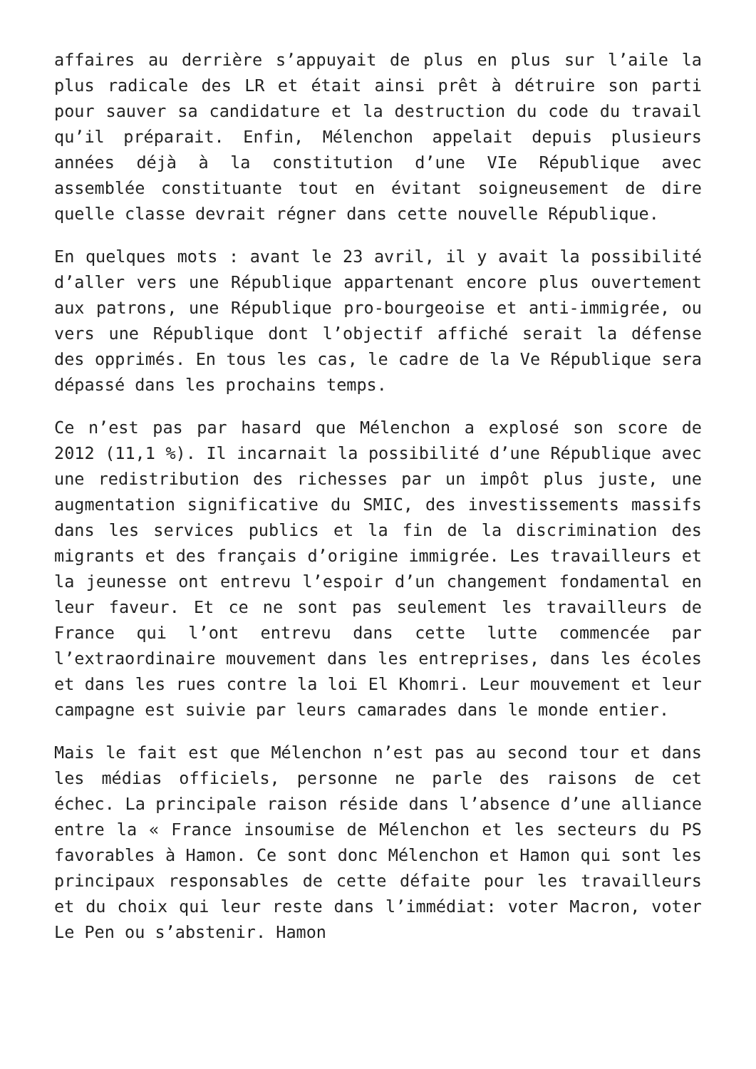affaires au derrière s’appuyait de plus en plus sur l’aile la plus radicale des LR et était ainsi prêt à détruire son parti pour sauver sa candidature et la destruction du code du travail qu’il préparait. Enfin, Mélenchon appelait depuis plusieurs années déjà à la constitution d’une VIe République avec assemblée constituante tout en évitant soigneusement de dire quelle classe devrait régner dans cette nouvelle République.
En quelques mots : avant le 23 avril, il y avait la possibilité d’aller vers une République appartenant encore plus ouvertement aux patrons, une République pro-bourgeoise et anti-immigrée, ou vers une République dont l’objectif affiché serait la défense des opprimés. En tous les cas, le cadre de la Ve République sera dépassé dans les prochains temps.
Ce n’est pas par hasard que Mélenchon a explosé son score de 2012 (11,1 %). Il incarnait la possibilité d’une République avec une redistribution des richesses par un impôt plus juste, une augmentation significative du SMIC, des investissements massifs dans les services publics et la fin de la discrimination des migrants et des français d’origine immigrée. Les travailleurs et la jeunesse ont entrevu l’espoir d’un changement fondamental en leur faveur. Et ce ne sont pas seulement les travailleurs de France qui l’ont entrevu dans cette lutte commencée par l’extraordinaire mouvement dans les entreprises, dans les écoles et dans les rues contre la loi El Khomri. Leur mouvement et leur campagne est suivie par leurs camarades dans le monde entier.
Mais le fait est que Mélenchon n’est pas au second tour et dans les médias officiels, personne ne parle des raisons de cet échec. La principale raison réside dans l’absence d’une alliance entre la « France insoumise de Mélenchon et les secteurs du PS favorables à Hamon. Ce sont donc Mélenchon et Hamon qui sont les principaux responsables de cette défaite pour les travailleurs et du choix qui leur reste dans l’immédiat: voter Macron, voter Le Pen ou s’abstenir. Hamon